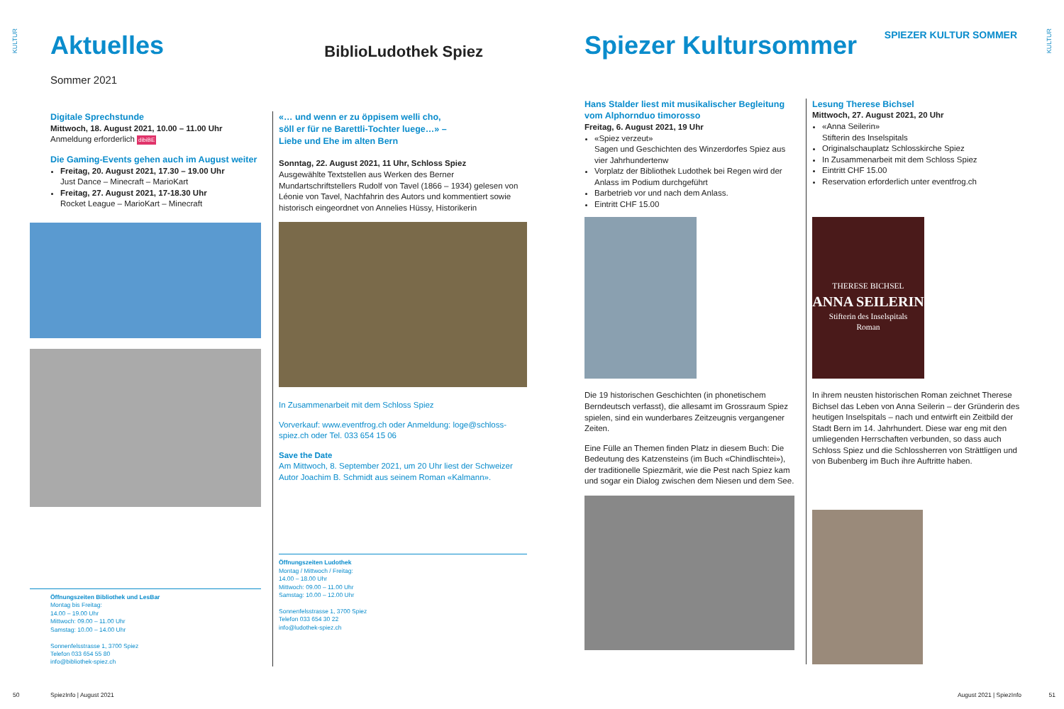KULTUR
Aktuelles
Sommer 2021
BiblioLudothek Spiez
Digitale Sprechstunde
Mittwoch, 18. August 2021, 10.00 – 11.00 Uhr
Anmeldung erforderlich dibiBE
Die Gaming-Events gehen auch im August weiter
Freitag, 20. August 2021, 17.30 – 19.00 Uhr
Just Dance – Minecraft – MarioKart
Freitag, 27. August 2021, 17-18.30 Uhr
Rocket League – MarioKart – Minecraft
Öffnungszeiten Bibliothek und LesBar
Montag bis Freitag:
14.00 – 19.00 Uhr
Mittwoch: 09.00 – 11.00 Uhr
Samstag: 10.00 – 14.00 Uhr
Sonnenfelsstrasse 1, 3700 Spiez
Telefon 033 654 55 80
info@bibliothek-spiez.ch
«… und wenn er zu öppisem welli cho,
söll er für ne Barettli-Tochter luege…» –
Liebe und Ehe im alten Bern
Sonntag, 22. August 2021, 11 Uhr, Schloss Spiez
Ausgewählte Textstellen aus Werken des Berner Mundartschriftstellers Rudolf von Tavel (1866 – 1934) gelesen von Léonie von Tavel, Nachfahrin des Autors und kommentiert sowie historisch eingeordnet von Annelies Hüssy, Historikerin
In Zusammenarbeit mit dem Schloss Spiez
Vorverkauf: www.eventfrog.ch oder Anmeldung: loge@schloss-spiez.ch oder Tel. 033 654 15 06
Save the Date
Am Mittwoch, 8. September 2021, um 20 Uhr liest der Schweizer Autor Joachim B. Schmidt aus seinem Roman «Kalmann».
Öffnungszeiten Ludothek
Montag / Mittwoch / Freitag:
14.00 – 18.00 Uhr
Mittwoch: 09.00 – 11.00 Uhr
Samstag: 10.00 – 12.00 Uhr
Sonnenfelsstrasse 1, 3700 Spiez
Telefon 033 654 30 22
info@ludothek-spiez.ch
50 SpiezInfo | August 2021
KULTUR
Spiezer Kultursommer
SPIEZER KULTUR SOMMER
Hans Stalder liest mit musikalischer Begleitung vom Alphornduo timorosso
Freitag, 6. August 2021, 19 Uhr
«Spiez verzeut»
Sagen und Geschichten des Winzerdorfes Spiez aus vier Jahrhundertenw
Vorplatz der Bibliothek Ludothek bei Regen wird der Anlass im Podium durchgeführt
Barbetrieb vor und nach dem Anlass.
Eintritt CHF 15.00
Die 19 historischen Geschichten (in phonetischem Berndeutsch verfasst), die allesamt im Grossraum Spiez spielen, sind ein wunderbares Zeitzeugnis vergangener Zeiten.
Eine Fülle an Themen finden Platz in diesem Buch: Die Bedeutung des Katzensteins (im Buch «Chindlischtei»), der traditionelle Spiezmärit, wie die Pest nach Spiez kam und sogar ein Dialog zwischen dem Niesen und dem See.
Lesung Therese Bichsel
Mittwoch, 27. August 2021, 20 Uhr
«Anna Seilerin»
Stifterin des Inselspitals
Originalschauplatz Schlosskirche Spiez
In Zusammenarbeit mit dem Schloss Spiez
Eintritt CHF 15.00
Reservation erforderlich unter eventfrog.ch
THERESE BICHSEL
ANNA SEILERIN
Stifterin des Inselspitals
Roman
In ihrem neusten historischen Roman zeichnet Therese Bichsel das Leben von Anna Seilerin – der Gründerin des heutigen Inselspitals – nach und entwirft ein Zeitbild der Stadt Bern im 14. Jahrhundert. Diese war eng mit den umliegenden Herrschaften verbunden, so dass auch Schloss Spiez und die Schlossherren von Strättligen und von Bubenberg im Buch ihre Auftritte haben.
August 2021 | SpiezInfo 51